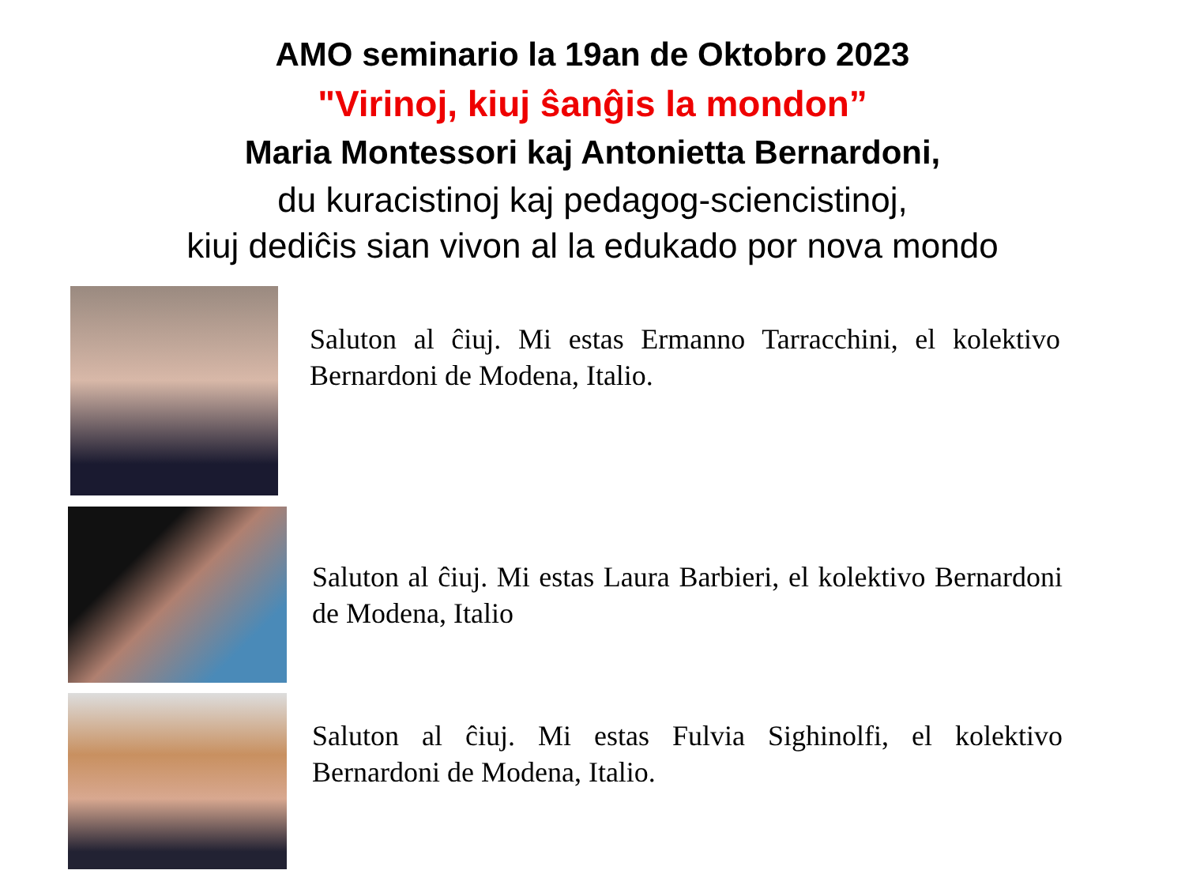AMO seminario la 19an de Oktobro 2023
"Virinoj, kiuj ŝanĝis la mondon”
Maria Montessori kaj Antonietta Bernardoni,
du kuracistinoj kaj pedagog-sciencistinoj,
kiuj dediĉis sian vivon al la edukado por nova mondo
Saluton al ĉiuj. Mi estas Ermanno Tarracchini, el kolektivo Bernardoni de Modena, Italio.
Saluton al ĉiuj. Mi estas Laura Barbieri, el kolektivo Bernardoni de Modena, Italio
Saluton al ĉiuj. Mi estas Fulvia Sighinolfi, el kolektivo Bernardoni de Modena, Italio.